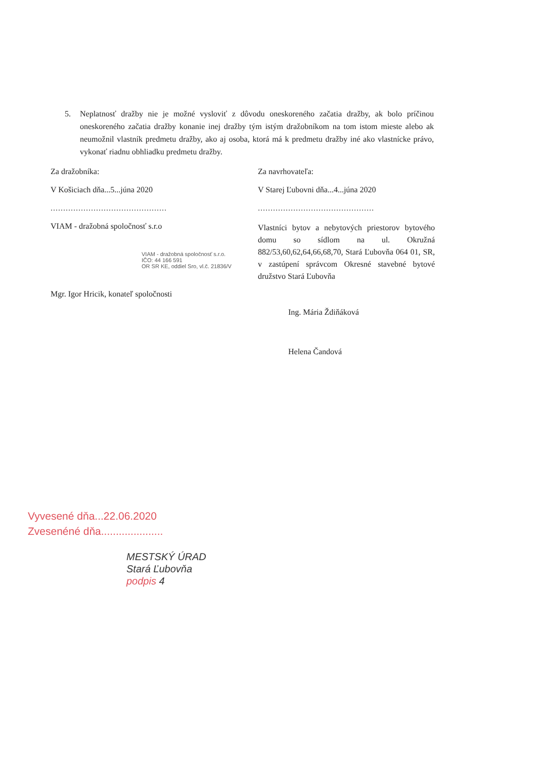5. Neplatnosť dražby nie je možné vysloviť z dôvodu oneskoreného začatia dražby, ak bolo príčinou oneskoreného začatia dražby konanie inej dražby tým istým dražobníkom na tom istom mieste alebo ak neumožnil vlastník predmetu dražby, ako aj osoba, ktorá má k predmetu dražby iné ako vlastnícke právo, vykonať riadnu obhliadku predmetu dražby.
Za dražobníka:
V Košiciach dňa...5...júna 2020
..............................................
VIAM - dražobná spoločnosť s.r.o
VIAM - dražobná spoločnosť s.r.o.
IČO: 44 166 591
OR SR KE, oddiel Sro, vl.č. 21836/V
Mgr. Igor Hricik, konateľ spoločnosti
Za navrhovateľa:
V Starej Ľubovni dňa...4...júna 2020
..............................................
Vlastníci bytov a nebytových priestorov bytového domu so sídlom na ul. Okružná 882/53,60,62,64,66,68,70, Stará Ľubovňa 064 01, SR, v zastúpení správcom Okresné stavebné bytové družstvo Stará Ľubovňa
Ing. Mária Ždiňáková
Helena Čandová
Vyvesené dňa...22.06.2020
Zvesenéné dňa.....................
MESTSKÝ ÚRAD
Stará Ľubovňa
podpis 4